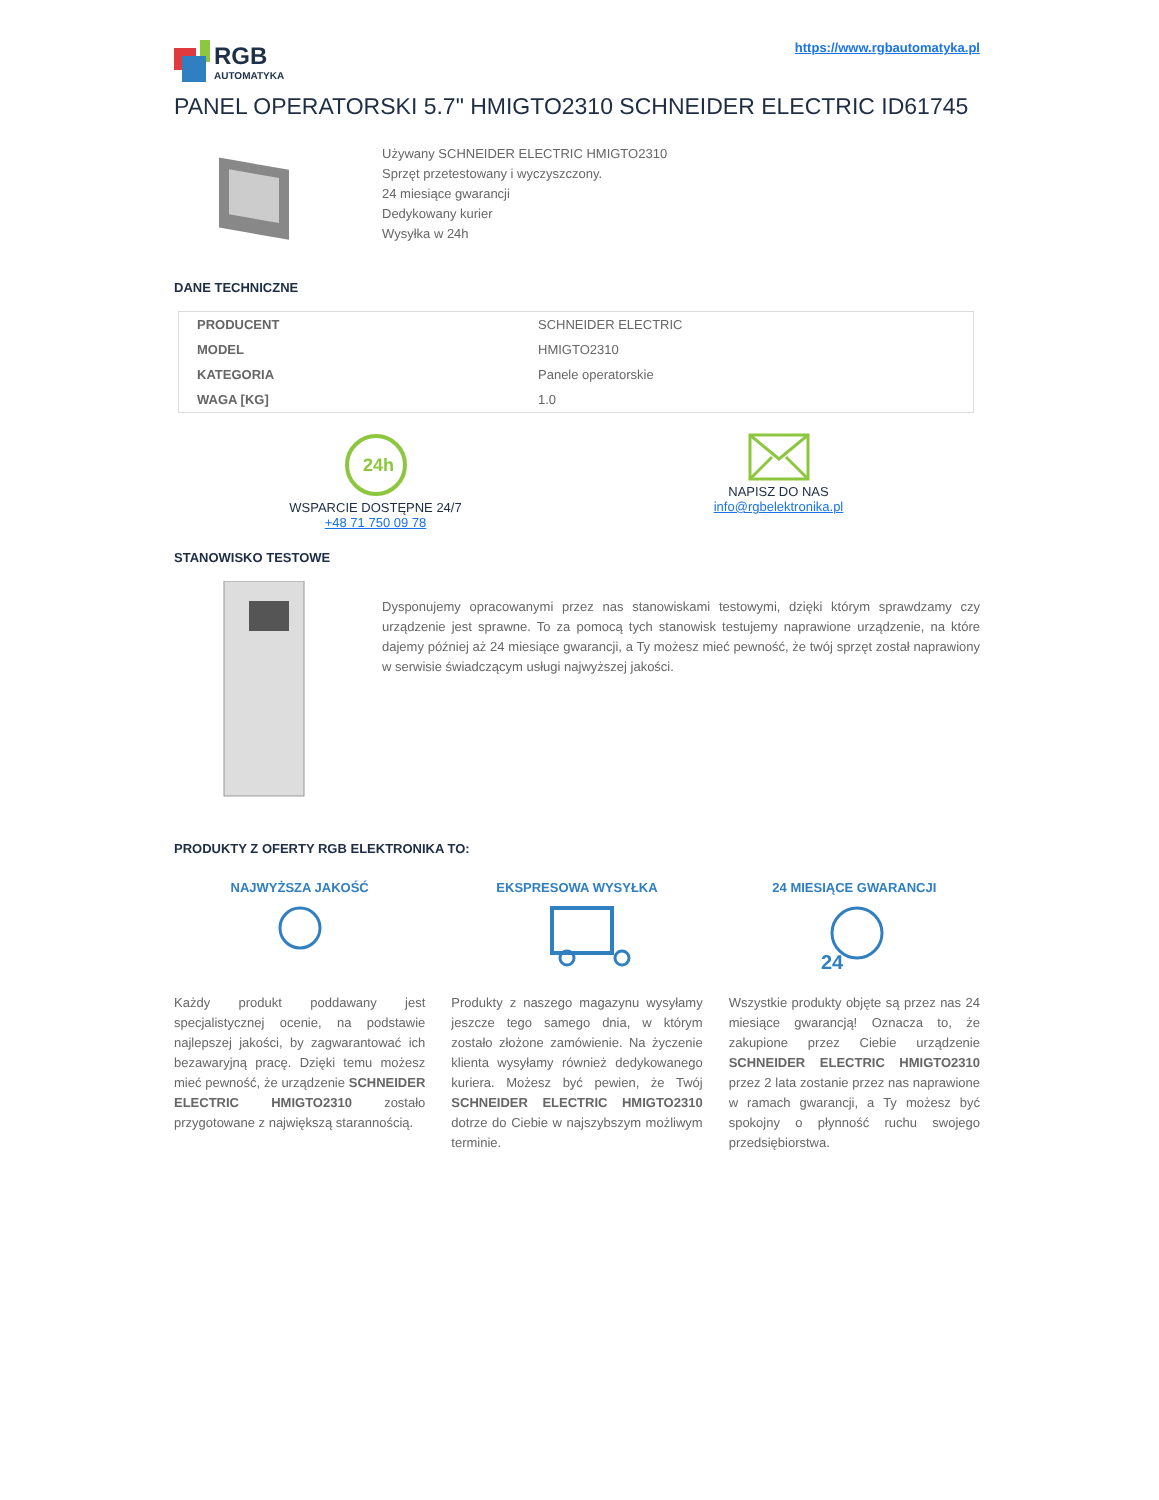RGB
AUTOMATYKA
https://www.rgbautomatyka.pl
PANEL OPERATORSKI 5.7" HMIGTO2310 SCHNEIDER ELECTRIC ID61745
Używany SCHNEIDER ELECTRIC HMIGTO2310
Sprzęt przetestowany i wyczyszczony.
24 miesiące gwarancji
Dedykowany kurier
Wysyłka w 24h
DANE TECHNICZNE
| PRODUCENT | SCHNEIDER ELECTRIC |
| MODEL | HMIGTO2310 |
| KATEGORIA | Panele operatorskie |
| WAGA [KG] | 1.0 |
24h
WSPARCIE DOSTĘPNE 24/7
+48 71 750 09 78
NAPISZ DO NAS
info@rgbelektronika.pl
STANOWISKO TESTOWE
Dysponujemy opracowanymi przez nas stanowiskami testowymi, dzięki którym sprawdzamy czy urządzenie jest sprawne. To za pomocą tych stanowisk testujemy naprawione urządzenie, na które dajemy później aż 24 miesiące gwarancji, a Ty możesz mieć pewność, że twój sprzęt został naprawiony w serwisie świadczącym usługi najwyższej jakości.
PRODUKTY Z OFERTY RGB ELEKTRONIKA TO:
NAJWYŻSZA JAKOŚĆ
Każdy produkt poddawany jest specjalistycznej ocenie, na podstawie najlepszej jakości, by zagwarantować ich bezawaryjną pracę. Dzięki temu możesz mieć pewność, że urządzenie SCHNEIDER ELECTRIC HMIGTO2310 zostało przygotowane z największą starannością.
EKSPRESOWA WYSYŁKA
Produkty z naszego magazynu wysyłamy jeszcze tego samego dnia, w którym zostało złożone zamówienie. Na życzenie klienta wysyłamy również dedykowanego kuriera. Możesz być pewien, że Twój SCHNEIDER ELECTRIC HMIGTO2310 dotrze do Ciebie w najszybszym możliwym terminie.
24 MIESIĄCE GWARANCJI
24
Wszystkie produkty objęte są przez nas 24 miesiące gwarancją! Oznacza to, że zakupione przez Ciebie urządzenie SCHNEIDER ELECTRIC HMIGTO2310 przez 2 lata zostanie przez nas naprawione w ramach gwarancji, a Ty możesz być spokojny o płynność ruchu swojego przedsiębiorstwa.